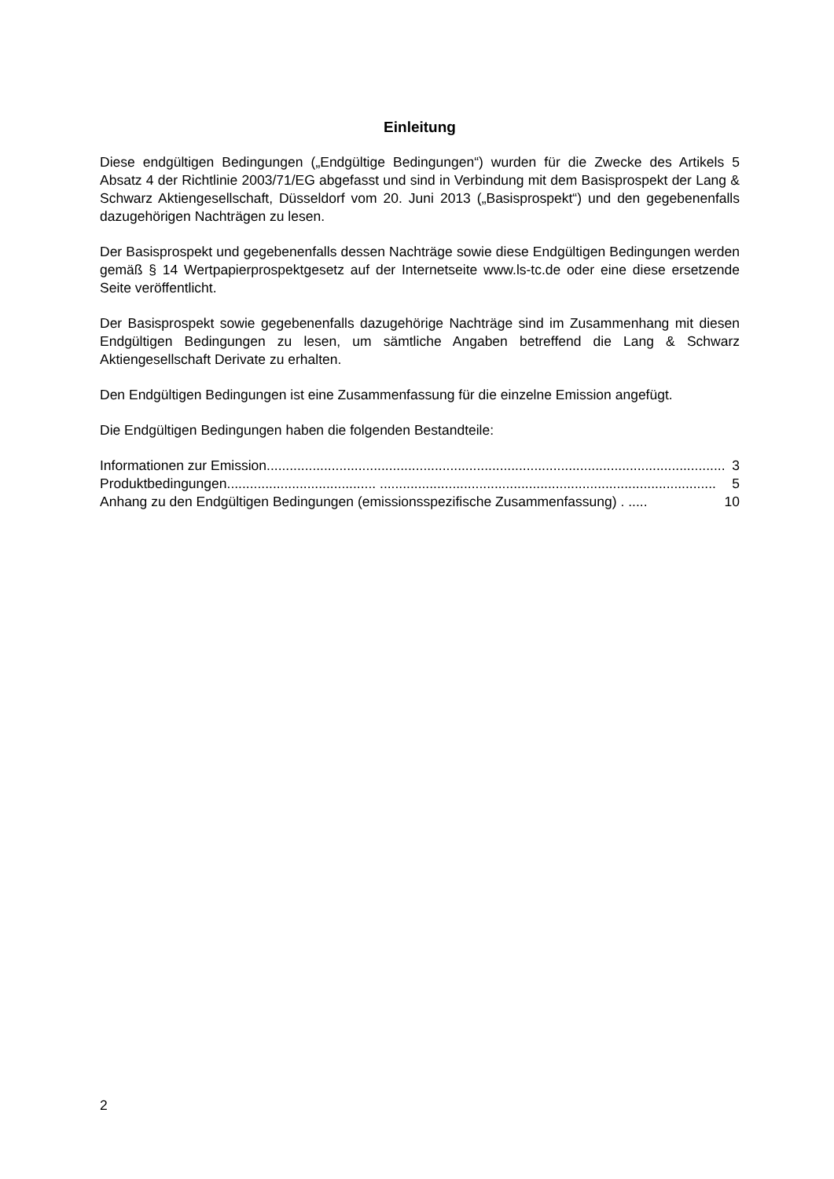Einleitung
Diese endgültigen Bedingungen („Endgültige Bedingungen“) wurden für die Zwecke des Artikels 5 Absatz 4 der Richtlinie 2003/71/EG abgefasst und sind in Verbindung mit dem Basisprospekt der Lang & Schwarz Aktiengesellschaft, Düsseldorf vom 20. Juni 2013 („Basisprospekt“) und den gegebenenfalls dazugehörigen Nachträgen zu lesen.
Der Basisprospekt und gegebenenfalls dessen Nachträge sowie diese Endgültigen Bedingungen werden gemäß § 14 Wertpapierprospektgesetz auf der Internetseite www.ls-tc.de oder eine diese ersetzende Seite veröffentlicht.
Der Basisprospekt sowie gegebenenfalls dazugehörige Nachträge sind im Zusammenhang mit diesen Endgültigen Bedingungen zu lesen, um sämtliche Angaben betreffend die Lang & Schwarz Aktiengesellschaft Derivate zu erhalten.
Den Endgültigen Bedingungen ist eine Zusammenfassung für die einzelne Emission angefügt.
Die Endgültigen Bedingungen haben die folgenden Bestandteile:
Informationen zur Emission ........................................................................................................................ 3
Produktbedingungen ....................................... ........................................................................................ 5
Anhang zu den Endgültigen Bedingungen (emissionsspezifische Zusammenfassung) . ..... 10
2